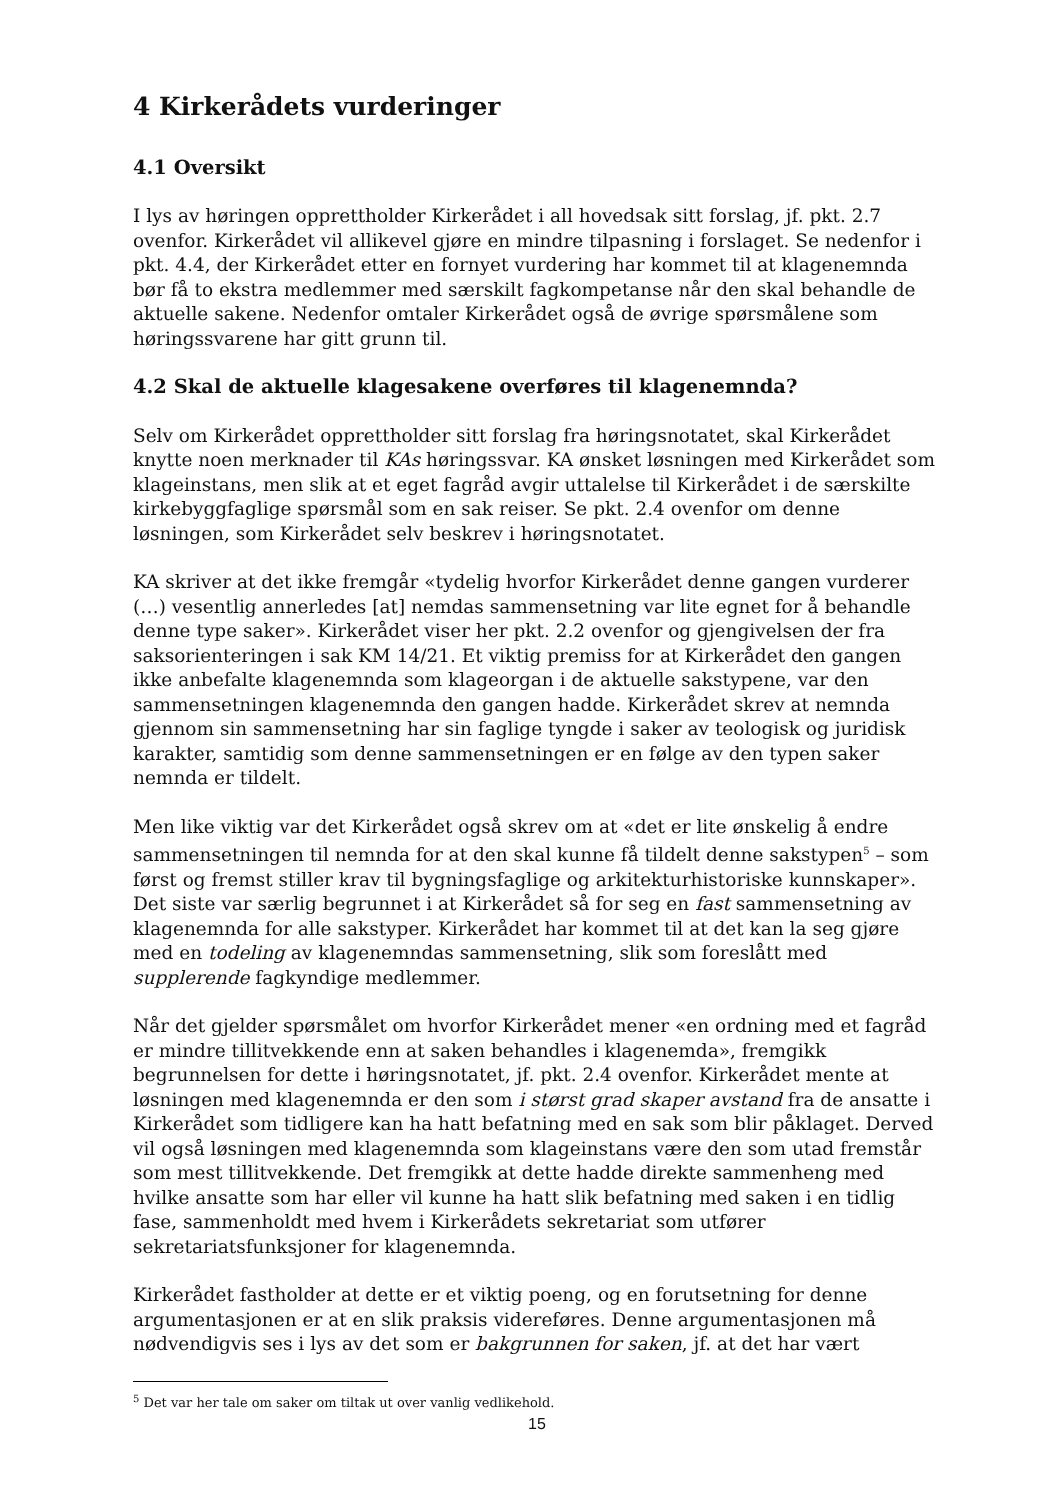4 Kirkerådets vurderinger
4.1 Oversikt
I lys av høringen opprettholder Kirkerådet i all hovedsak sitt forslag, jf. pkt. 2.7 ovenfor. Kirkerådet vil allikevel gjøre en mindre tilpasning i forslaget. Se nedenfor i pkt. 4.4, der Kirkerådet etter en fornyet vurdering har kommet til at klagenemnda bør få to ekstra medlemmer med særskilt fagkompetanse når den skal behandle de aktuelle sakene. Nedenfor omtaler Kirkerådet også de øvrige spørsmålene som høringssvarene har gitt grunn til.
4.2 Skal de aktuelle klagesakene overføres til klagenemnda?
Selv om Kirkerådet opprettholder sitt forslag fra høringsnotatet, skal Kirkerådet knytte noen merknader til KAs høringssvar. KA ønsket løsningen med Kirkerådet som klageinstans, men slik at et eget fagråd avgir uttalelse til Kirkerådet i de særskilte kirkebyggfaglige spørsmål som en sak reiser. Se pkt. 2.4 ovenfor om denne løsningen, som Kirkerådet selv beskrev i høringsnotatet.
KA skriver at det ikke fremgår «tydelig hvorfor Kirkerådet denne gangen vurderer (…) vesentlig annerledes [at] nemdas sammensetning var lite egnet for å behandle denne type saker». Kirkerådet viser her pkt. 2.2 ovenfor og gjengivelsen der fra saksorienteringen i sak KM 14/21. Et viktig premiss for at Kirkerådet den gangen ikke anbefalte klagenemnda som klageorgan i de aktuelle sakstypene, var den sammensetningen klagenemnda den gangen hadde. Kirkerådet skrev at nemnda gjennom sin sammensetning har sin faglige tyngde i saker av teologisk og juridisk karakter, samtidig som denne sammensetningen er en følge av den typen saker nemnda er tildelt.
Men like viktig var det Kirkerådet også skrev om at «det er lite ønskelig å endre sammensetningen til nemnda for at den skal kunne få tildelt denne sakstypen<sup>5</sup> – som først og fremst stiller krav til bygningsfaglige og arkitekturhistoriske kunnskaper». Det siste var særlig begrunnet i at Kirkerådet så for seg en fast sammensetning av klagenemnda for alle sakstyper. Kirkerådet har kommet til at det kan la seg gjøre med en todeling av klagenemndas sammensetning, slik som foreslått med supplerende fagkyndige medlemmer.
Når det gjelder spørsmålet om hvorfor Kirkerådet mener «en ordning med et fagråd er mindre tillitvekkende enn at saken behandles i klagenemda», fremgikk begrunnelsen for dette i høringsnotatet, jf. pkt. 2.4 ovenfor. Kirkerådet mente at løsningen med klagenemnda er den som i størst grad skaper avstand fra de ansatte i Kirkerådet som tidligere kan ha hatt befatning med en sak som blir påklaget. Derved vil også løsningen med klagenemnda som klageinstans være den som utad fremstår som mest tillitvekkende. Det fremgikk at dette hadde direkte sammenheng med hvilke ansatte som har eller vil kunne ha hatt slik befatning med saken i en tidlig fase, sammenholdt med hvem i Kirkerådets sekretariat som utfører sekretariatsfunksjoner for klagenemnda.
Kirkerådet fastholder at dette er et viktig poeng, og en forutsetning for denne argumentasjonen er at en slik praksis videreføres. Denne argumentasjonen må nødvendigvis ses i lys av det som er bakgrunnen for saken, jf. at det har vært
<sup>5</sup> Det var her tale om saker om tiltak ut over vanlig vedlikehold.
15